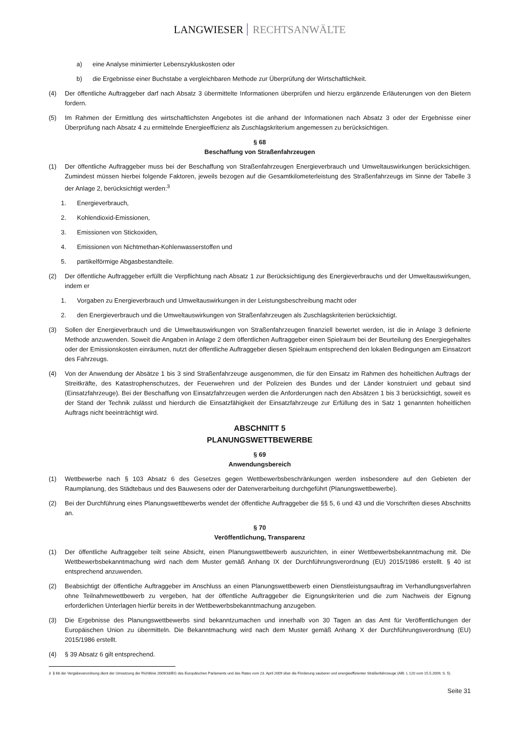LANGWIESER RECHTSANWÄLTE
a) eine Analyse minimierter Lebenszykluskosten oder
b) die Ergebnisse einer Buchstabe a vergleichbaren Methode zur Überprüfung der Wirtschaftlichkeit.
(4) Der öffentliche Auftraggeber darf nach Absatz 3 übermittelte Informationen überprüfen und hierzu ergänzende Erläuterungen von den Bietern fordern.
(5) Im Rahmen der Ermittlung des wirtschaftlichsten Angebotes ist die anhand der Informationen nach Absatz 3 oder der Ergebnisse einer Überprüfung nach Absatz 4 zu ermittelnde Energieeffizienz als Zuschlagskriterium angemessen zu berücksichtigen.
§ 68
Beschaffung von Straßenfahrzeugen
(1) Der öffentliche Auftraggeber muss bei der Beschaffung von Straßenfahrzeugen Energieverbrauch und Umweltauswirkungen berücksichtigen. Zumindest müssen hierbei folgende Faktoren, jeweils bezogen auf die Gesamtkilometerleistung des Straßenfahrzeugs im Sinne der Tabelle 3 der Anlage 2, berücksichtigt werden:<sup>3</sup>
1. Energieverbrauch,
2. Kohlendioxid-Emissionen,
3. Emissionen von Stickoxiden,
4. Emissionen von Nichtmethan-Kohlenwasserstoffen und
5. partikelförmige Abgasbestandteile.
(2) Der öffentliche Auftraggeber erfüllt die Verpflichtung nach Absatz 1 zur Berücksichtigung des Energieverbrauchs und der Umweltauswirkungen, indem er
1. Vorgaben zu Energieverbrauch und Umweltauswirkungen in der Leistungsbeschreibung macht oder
2. den Energieverbrauch und die Umweltauswirkungen von Straßenfahrzeugen als Zuschlagskriterien berücksichtigt.
(3) Sollen der Energieverbrauch und die Umweltauswirkungen von Straßenfahrzeugen finanziell bewertet werden, ist die in Anlage 3 definierte Methode anzuwenden. Soweit die Angaben in Anlage 2 dem öffentlichen Auftraggeber einen Spielraum bei der Beurteilung des Energiegehaltes oder der Emissionskosten einräumen, nutzt der öffentliche Auftraggeber diesen Spielraum entsprechend den lokalen Bedingungen am Einsatzort des Fahrzeugs.
(4) Von der Anwendung der Absätze 1 bis 3 sind Straßenfahrzeuge ausgenommen, die für den Einsatz im Rahmen des hoheitlichen Auftrags der Streitkräfte, des Katastrophenschutzes, der Feuerwehren und der Polizeien des Bundes und der Länder konstruiert und gebaut sind (Einsatzfahrzeuge). Bei der Beschaffung von Einsatzfahrzeugen werden die Anforderungen nach den Absätzen 1 bis 3 berücksichtigt, soweit es der Stand der Technik zulässt und hierdurch die Einsatzfähigkeit der Einsatzfahrzeuge zur Erfüllung des in Satz 1 genannten hoheitlichen Auftrags nicht beeinträchtigt wird.
ABSCHNITT 5
PLANUNGSWETTBEWERBE
§ 69
Anwendungsbereich
(1) Wettbewerbe nach § 103 Absatz 6 des Gesetzes gegen Wettbewerbsbeschränkungen werden insbesondere auf den Gebieten der Raumplanung, des Städtebaus und des Bauwesens oder der Datenverarbeitung durchgeführt (Planungswettbewerbe).
(2) Bei der Durchführung eines Planungswettbewerbs wendet der öffentliche Auftraggeber die §§ 5, 6 und 43 und die Vorschriften dieses Abschnitts an.
§ 70
Veröffentlichung, Transparenz
(1) Der öffentliche Auftraggeber teilt seine Absicht, einen Planungswettbewerb auszurichten, in einer Wettbewerbsbekanntmachung mit. Die Wettbewerbsbekanntmachung wird nach dem Muster gemäß Anhang IX der Durchführungsverordnung (EU) 2015/1986 erstellt. § 40 ist entsprechend anzuwenden.
(2) Beabsichtigt der öffentliche Auftraggeber im Anschluss an einen Planungswettbewerb einen Dienstleistungsauftrag im Verhandlungsverfahren ohne Teilnahmewettbewerb zu vergeben, hat der öffentliche Auftraggeber die Eignungskriterien und die zum Nachweis der Eignung erforderlichen Unterlagen hierfür bereits in der Wettbewerbsbekanntmachung anzugeben.
(3) Die Ergebnisse des Planungswettbewerbs sind bekanntzumachen und innerhalb von 30 Tagen an das Amt für Veröffentlichungen der Europäischen Union zu übermitteln. Die Bekanntmachung wird nach dem Muster gemäß Anhang X der Durchführungsverordnung (EU) 2015/1986 erstellt.
(4) § 39 Absatz 6 gilt entsprechend.
3 § 68 der Vergabeverordnung dient der Umsetzung der Richtlinie 2009/33/EG des Europäischen Parlaments und des Rates vom 23. April 2009 über die Förderung sauberer und energieeffizienter Straßenfahrzeuge (ABl. L 120 vom 15.5.2009, S. 5).
Seite 31